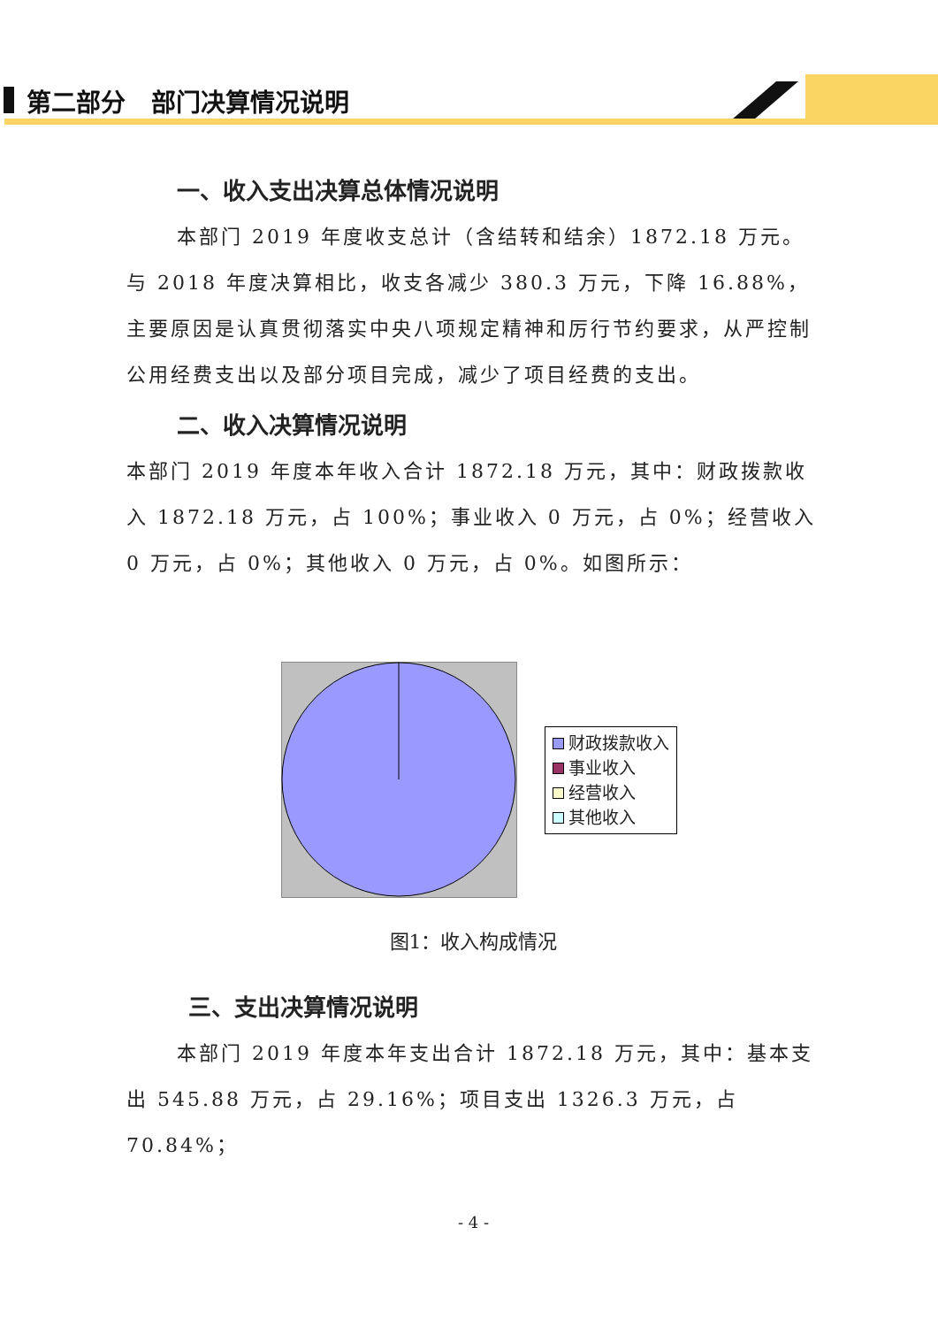第二部分 部门决算情况说明
一、收入支出决算总体情况说明
本部门 2019 年度收支总计（含结转和结余）1872.18 万元。与 2018 年度决算相比，收支各减少 380.3 万元，下降 16.88%，主要原因是认真贯彻落实中央八项规定精神和厉行节约要求，从严控制公用经费支出以及部分项目完成，减少了项目经费的支出。
二、收入决算情况说明
本部门 2019 年度本年收入合计 1872.18 万元，其中：财政拨款收入 1872.18 万元，占 100%；事业收入 0 万元，占 0%；经营收入 0 万元，占 0%；其他收入 0 万元，占 0%。如图所示：
财政拨款收入
事业收入
经营收入
其他收入
图1：收入构成情况
三、支出决算情况说明
本部门 2019 年度本年支出合计 1872.18 万元，其中：基本支出 545.88 万元，占 29.16%；项目支出 1326.3 万元，占 70.84%；
- 4 -